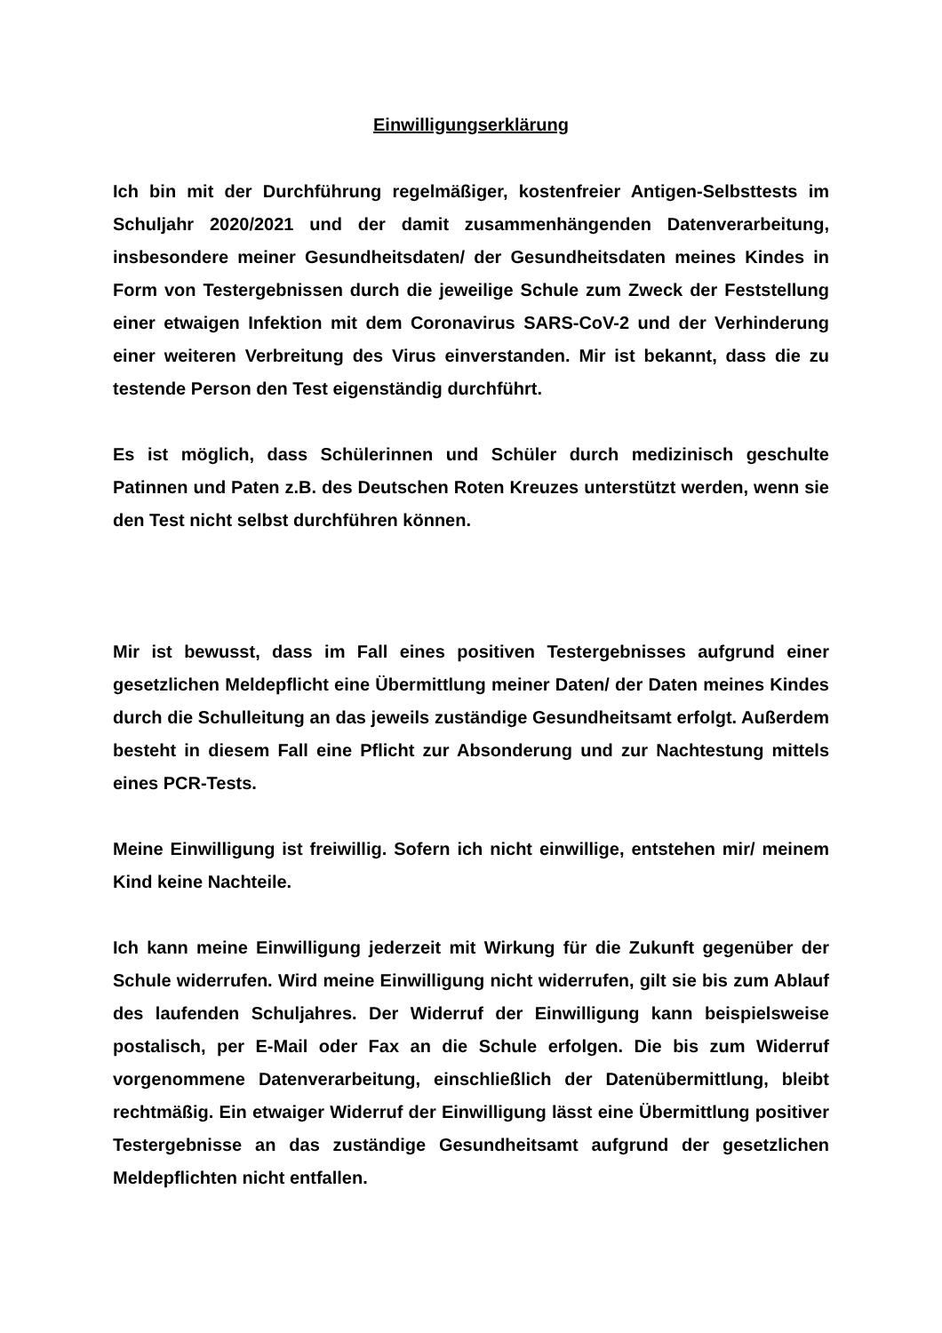Einwilligungserklärung
Ich bin mit der Durchführung regelmäßiger, kostenfreier Antigen-Selbsttests im Schuljahr 2020/2021 und der damit zusammenhängenden Datenverarbeitung, insbesondere meiner Gesundheitsdaten/ der Gesundheitsdaten meines Kindes in Form von Testergebnissen durch die jeweilige Schule zum Zweck der Feststellung einer etwaigen Infektion mit dem Coronavirus SARS-CoV-2 und der Verhinderung einer weiteren Verbreitung des Virus einverstanden. Mir ist bekannt, dass die zu testende Person den Test eigenständig durchführt.
Es ist möglich, dass Schülerinnen und Schüler durch medizinisch geschulte Patinnen und Paten z.B. des Deutschen Roten Kreuzes unterstützt werden, wenn sie den Test nicht selbst durchführen können.
Mir ist bewusst, dass im Fall eines positiven Testergebnisses aufgrund einer gesetzlichen Meldepflicht eine Übermittlung meiner Daten/ der Daten meines Kindes durch die Schulleitung an das jeweils zuständige Gesundheitsamt erfolgt. Außerdem besteht in diesem Fall eine Pflicht zur Absonderung und zur Nachtestung mittels eines PCR-Tests.
Meine Einwilligung ist freiwillig. Sofern ich nicht einwillige, entstehen mir/ meinem Kind keine Nachteile.
Ich kann meine Einwilligung jederzeit mit Wirkung für die Zukunft gegenüber der Schule widerrufen. Wird meine Einwilligung nicht widerrufen, gilt sie bis zum Ablauf des laufenden Schuljahres. Der Widerruf der Einwilligung kann beispielsweise postalisch, per E-Mail oder Fax an die Schule erfolgen. Die bis zum Widerruf vorgenommene Datenverarbeitung, einschließlich der Datenübermittlung, bleibt rechtmäßig. Ein etwaiger Widerruf der Einwilligung lässt eine Übermittlung positiver Testergebnisse an das zuständige Gesundheitsamt aufgrund der gesetzlichen Meldepflichten nicht entfallen.